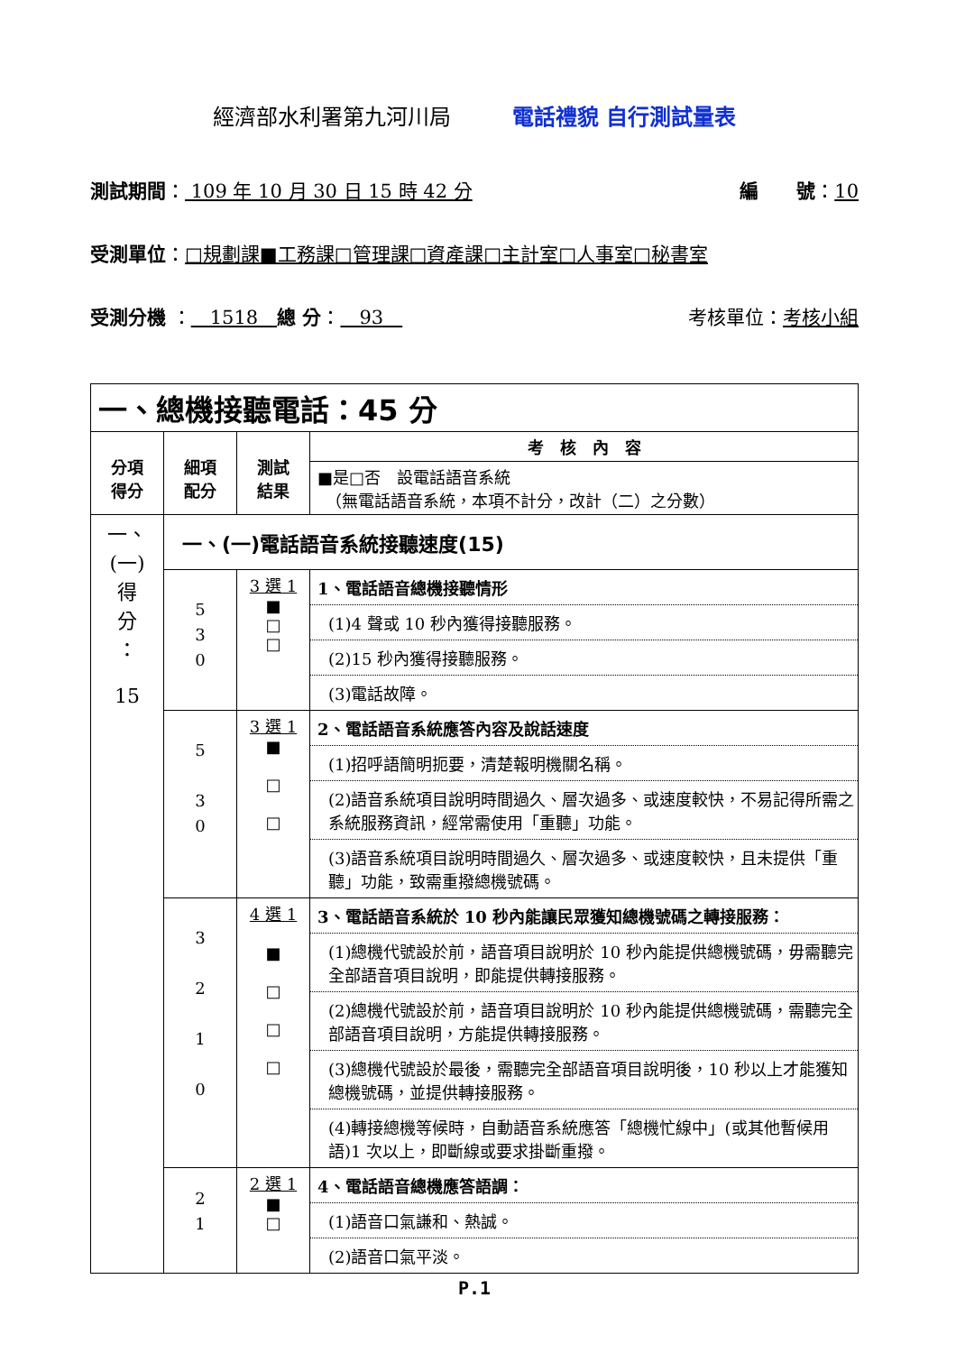經濟部水利署第九河川局 電話禮貌 自行測試量表
測試期間： 109 年 10 月 30 日 15 時 42 分 編　　號：10
受測單位：□規劃課■工務課□管理課□資產課□主計室□人事室□秘書室
受測分機 ：　1518　總 分：　93　考核單位：考核小組
| 一、總機接聽電話：45 分 | | | |
| 分項 得分 | 細項 配分 | 測試 結果 | 考 核 內 容 |
| | | | ■是□否 設電話語音系統 （無電話語音系統，本項不計分，改計（二）之分數） |
| 一、 (一) 得 分 ： 15 | 一、(一)電話語音系統接聽速度(15) | | |
| | 5 3 0 | 3 選 1 ■ □ □ | 1、電話語音總機接聽情形 (1)4 聲或 10 秒內獲得接聽服務。 (2)15 秒內獲得接聽服務。 (3)電話故障。 |
| | 5 3 0 | 3 選 1 ■ □ □ | 2、電話語音系統應答內容及說話速度 (1)招呼語簡明扼要，清楚報明機關名稱。 (2)語音系統項目說明時間過久、層次過多、或速度較快，不易記得所需之系統服務資訊，經常需使用「重聽」功能。 (3)語音系統項目說明時間過久、層次過多、或速度較快，且未提供「重聽」功能，致需重撥總機號碼。 |
| | 3 2 1 0 | 4 選 1 ■ □ □ □ | 3、電話語音系統於 10 秒內能讓民眾獲知總機號碼之轉接服務： (1)總機代號設於前，語音項目說明於 10 秒內能提供總機號碼，毋需聽完全部語音項目說明，即能提供轉接服務。 (2)總機代號設於前，語音項目說明於 10 秒內能提供總機號碼，需聽完全部語音項目說明，方能提供轉接服務。 (3)總機代號設於最後，需聽完全部語音項目說明後，10 秒以上才能獲知總機號碼，並提供轉接服務。 (4)轉接總機等候時，自動語音系統應答「總機忙線中」(或其他暫候用語)1 次以上，即斷線或要求掛斷重撥。 |
| | 2 1 | 2 選 1 ■ □ | 4、電話語音總機應答語調： (1)語音口氣謙和、熱誠。 (2)語音口氣平淡。 |
P.1